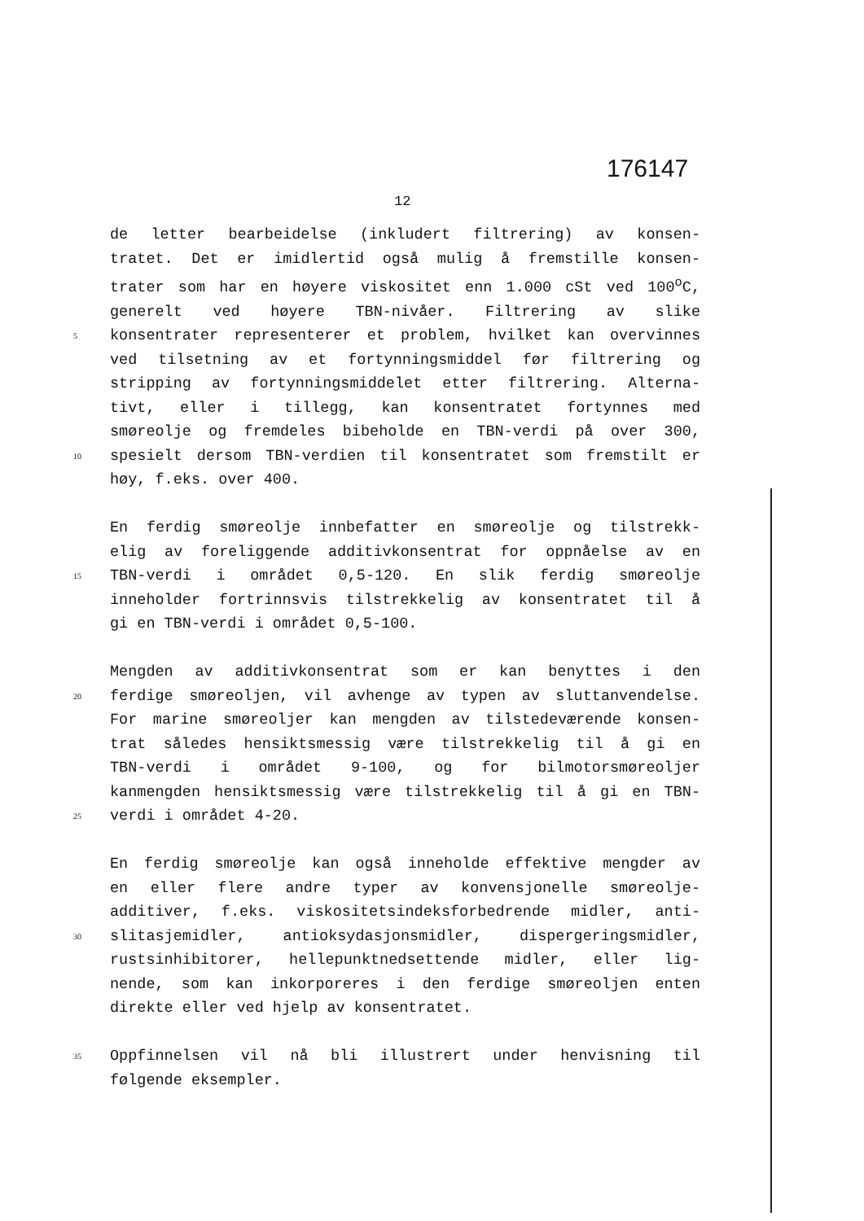176147
12
de letter bearbeidelse (inkludert filtrering) av konsen-
tratet. Det er imidlertid også mulig å fremstille konsen-
trater som har en høyere viskositet enn 1.000 cSt ved 100<sup>o</sup>C,
generelt ved høyere TBN-nivåer. Filtrering av slike
5 konsentrater representerer et problem, hvilket kan overvinnes
ved tilsetning av et fortynningsmiddel før filtrering og
stripping av fortynningsmiddelet etter filtrering. Alterna-
tivt, eller i tillegg, kan konsentratet fortynnes med
smøreolje og fremdeles bibeholde en TBN-verdi på over 300,
10 spesielt dersom TBN-verdien til konsentratet som fremstilt er
høy, f.eks. over 400.
En ferdig smøreolje innbefatter en smøreolje og tilstrekk-
elig av foreliggende additivkonsentrat for oppnåelse av en
15 TBN-verdi i området 0,5-120. En slik ferdig smøreolje
inneholder fortrinnsvis tilstrekkelig av konsentratet til å
gi en TBN-verdi i området 0,5-100.
Mengden av additivkonsentrat som er kan benyttes i den
20 ferdige smøreoljen, vil avhenge av typen av sluttanvendelse.
For marine smøreoljer kan mengden av tilstedeværende konsen-
trat således hensiktsmessig være tilstrekkelig til å gi en
TBN-verdi i området 9-100, og for bilmotorsmøreoljer
kanmengden hensiktsmessig være tilstrekkelig til å gi en TBN-
25 verdi i området 4-20.
En ferdig smøreolje kan også inneholde effektive mengder av
en eller flere andre typer av konvensjonelle smøreolje-
additiver, f.eks. viskositetsindeksforbedrende midler, anti-
30 slitasjemidler, antioksydasjonsmidler, dispergeringsmidler,
rustsinhibitorer, hellepunktnedsettende midler, eller lig-
nende, som kan inkorporeres i den ferdige smøreoljen enten
direkte eller ved hjelp av konsentratet.
35 Oppfinnelsen vil nå bli illustrert under henvisning til
følgende eksempler.